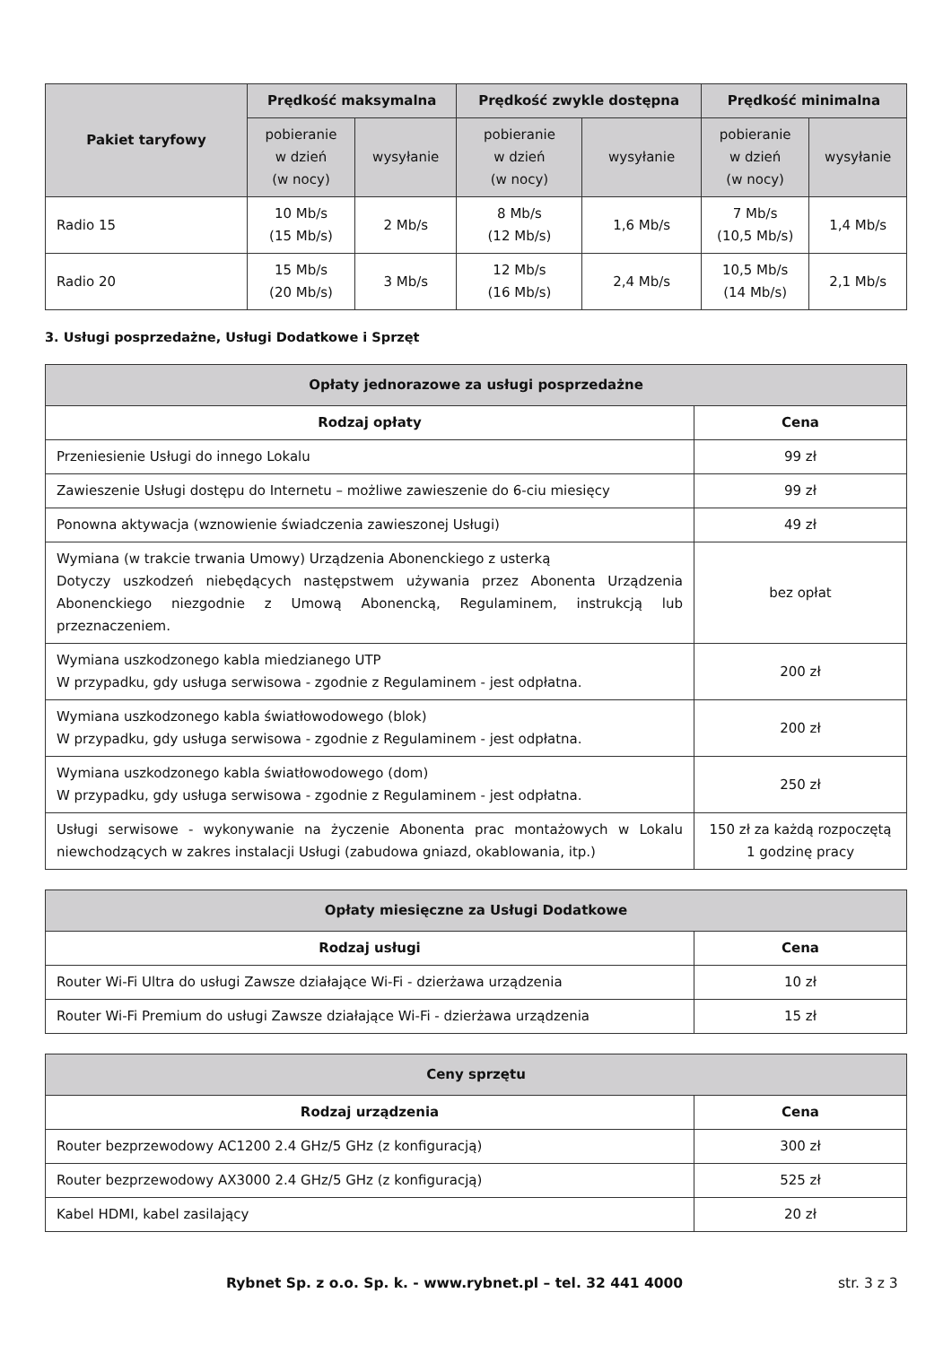| Pakiet taryfowy | Prędkość maksymalna | | Prędkość zwykle dostępna | | Prędkość minimalna | |
| --- | --- | --- | --- | --- | --- | --- |
| | pobieranie w dzień (w nocy) | wysyłanie | pobieranie w dzień (w nocy) | wysyłanie | pobieranie w dzień (w nocy) | wysyłanie |
| Radio 15 | 10 Mb/s (15 Mb/s) | 2 Mb/s | 8 Mb/s (12 Mb/s) | 1,6 Mb/s | 7 Mb/s (10,5 Mb/s) | 1,4 Mb/s |
| Radio 20 | 15 Mb/s (20 Mb/s) | 3 Mb/s | 12 Mb/s (16 Mb/s) | 2,4 Mb/s | 10,5 Mb/s (14 Mb/s) | 2,1 Mb/s |
3. Usługi posprzedażne, Usługi Dodatkowe i Sprzęt
| Opłaty jednorazowe za usługi posprzedażne | |
| --- | --- |
| Rodzaj opłaty | Cena |
| Przeniesienie Usługi do innego Lokalu | 99 zł |
| Zawieszenie Usługi dostępu do Internetu – możliwe zawieszenie do 6-ciu miesięcy | 99 zł |
| Ponowna aktywacja (wznowienie świadczenia zawieszonej Usługi) | 49 zł |
| Wymiana (w trakcie trwania Umowy) Urządzenia Abonenckiego z usterką Dotyczy uszkodzeń niebędących następstwem używania przez Abonenta Urządzenia Abonenckiego niezgodnie z Umową Abonencką, Regulaminem, instrukcją lub przeznaczeniem. | bez opłat |
| Wymiana uszkodzonego kabla miedzianego UTP W przypadku, gdy usługa serwisowa - zgodnie z Regulaminem - jest odpłatna. | 200 zł |
| Wymiana uszkodzonego kabla światłowodowego (blok) W przypadku, gdy usługa serwisowa - zgodnie z Regulaminem - jest odpłatna. | 200 zł |
| Wymiana uszkodzonego kabla światłowodowego (dom) W przypadku, gdy usługa serwisowa - zgodnie z Regulaminem - jest odpłatna. | 250 zł |
| Usługi serwisowe - wykonywanie na życzenie Abonenta prac montażowych w Lokalu niewchodzących w zakres instalacji Usługi (zabudowa gniazd, okablowania, itp.) | 150 zł za każdą rozpoczętą 1 godzinę pracy |
| Opłaty miesięczne za Usługi Dodatkowe | |
| --- | --- |
| Rodzaj usługi | Cena |
| Router Wi-Fi Ultra do usługi Zawsze działające Wi-Fi - dzierżawa urządzenia | 10 zł |
| Router Wi-Fi Premium do usługi Zawsze działające Wi-Fi - dzierżawa urządzenia | 15 zł |
| Ceny sprzętu | |
| --- | --- |
| Rodzaj urządzenia | Cena |
| Router bezprzewodowy AC1200 2.4 GHz/5 GHz (z konfiguracją) | 300 zł |
| Router bezprzewodowy AX3000 2.4 GHz/5 GHz (z konfiguracją) | 525 zł |
| Kabel HDMI, kabel zasilający | 20 zł |
Rybnet Sp. z o.o. Sp. k. - www.rybnet.pl – tel. 32 441 4000 str. 3 z 3